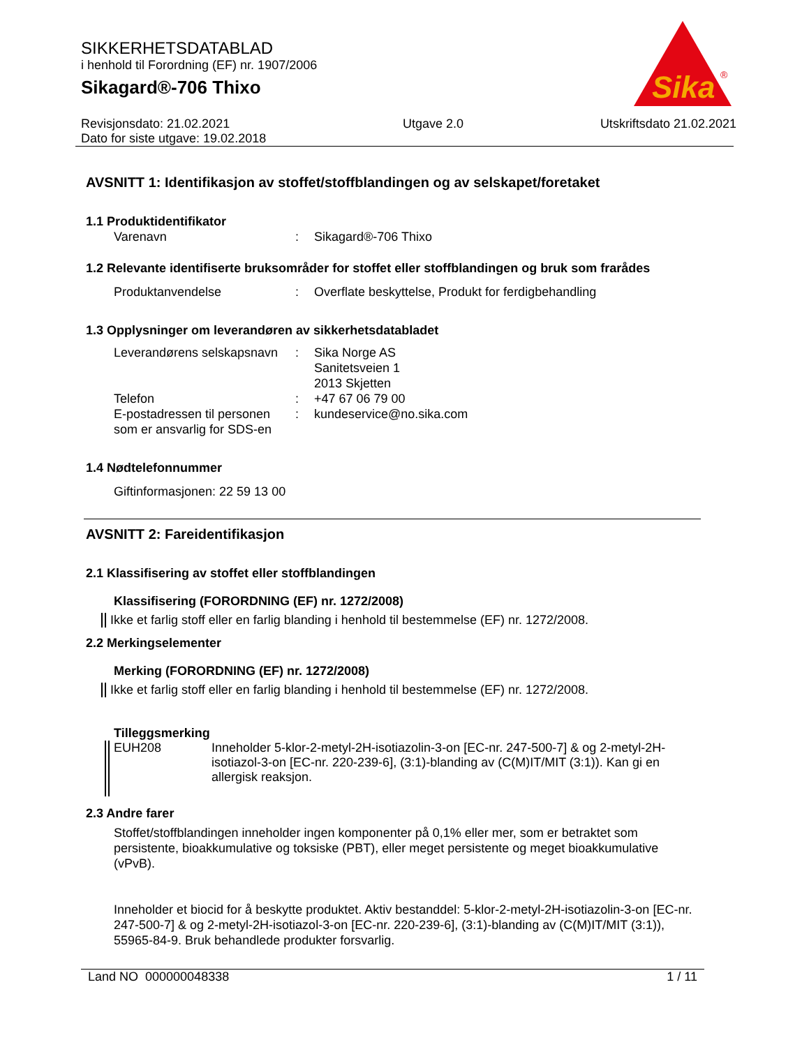SIKKERHETSDATABLAD
i henhold til Forordning (EF) nr. 1907/2006
Sikagard®-706 Thixo
Sika
®
Revisjonsdato: 21.02.2021
Dato for siste utgave: 19.02.2018
Utgave 2.0 Utskriftsdato 21.02.2021
AVSNITT 1: Identifikasjon av stoffet/stoffblandingen og av selskapet/foretaket
1.1 Produktidentifikator
Varenavn : Sikagard®-706 Thixo
1.2 Relevante identifiserte bruksområder for stoffet eller stoffblandingen og bruk som frarådes
Produktanvendelse : Overflate beskyttelse, Produkt for ferdigbehandling
1.3 Opplysninger om leverandøren av sikkerhetsdatabladet
Leverandørens selskapsnavn
: Sika Norge AS
Sanitetsveien 1
2013 Skjetten
Telefon : +47 67 06 79 00
E-postadressen til personen som er ansvarlig for SDS-en
: kundeservice@no.sika.com
1.4 Nødtelefonnummer
Giftinformasjonen: 22 59 13 00
AVSNITT 2: Fareidentifikasjon
2.1 Klassifisering av stoffet eller stoffblandingen
Klassifisering (FORORDNING (EF) nr. 1272/2008)
Ikke et farlig stoff eller en farlig blanding i henhold til bestemmelse (EF) nr. 1272/2008.
2.2 Merkingselementer
Merking (FORORDNING (EF) nr. 1272/2008)
Ikke et farlig stoff eller en farlig blanding i henhold til bestemmelse (EF) nr. 1272/2008.
Tilleggsmerking
EUH208 Inneholder 5-klor-2-metyl-2H-isotiazolin-3-on [EC-nr. 247-500-7] & og 2-metyl-2H-isotiazol-3-on [EC-nr. 220-239-6], (3:1)-blanding av (C(M)IT/MIT (3:1)). Kan gi en allergisk reaksjon.
2.3 Andre farer
Stoffet/stoffblandingen inneholder ingen komponenter på 0,1% eller mer, som er betraktet som persistente, bioakkumulative og toksiske (PBT), eller meget persistente og meget bioakkumulative (vPvB).
Inneholder et biocid for å beskytte produktet. Aktiv bestanddel: 5-klor-2-metyl-2H-isotiazolin-3-on [EC-nr. 247-500-7] & og 2-metyl-2H-isotiazol-3-on [EC-nr. 220-239-6], (3:1)-blanding av (C(M)IT/MIT (3:1)), 55965-84-9. Bruk behandlede produkter forsvarlig.
Land NO 000000048338 1 / 11